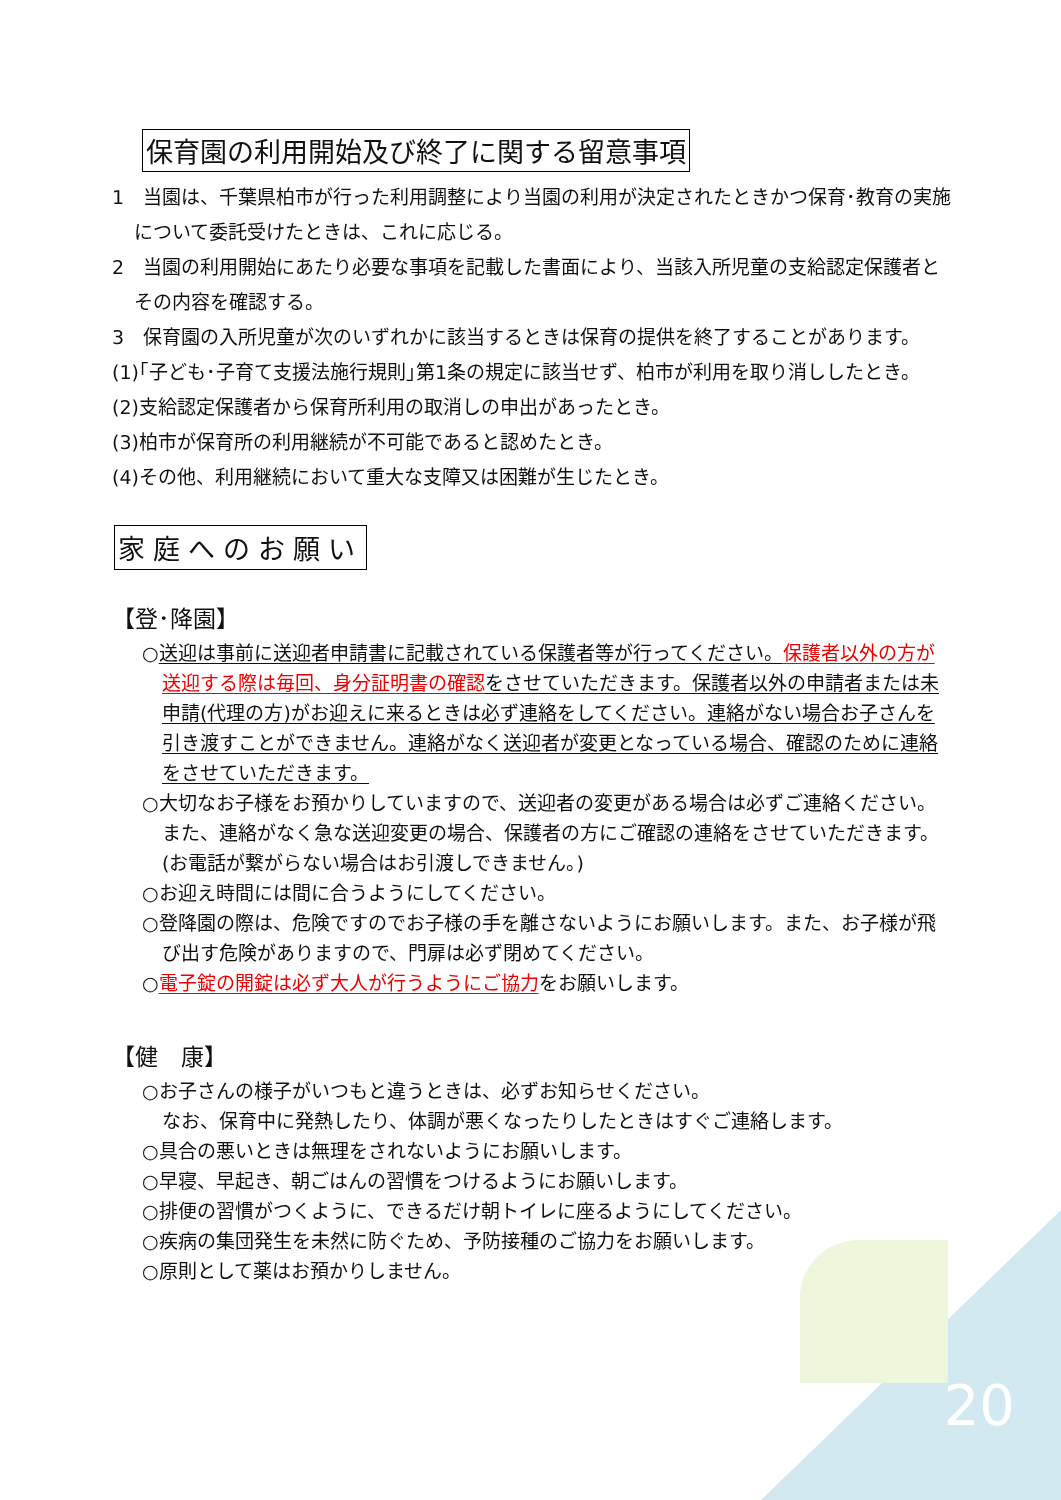保育園の利用開始及び終了に関する留意事項
1　当園は、千葉県柏市が行った利用調整により当園の利用が決定されたときかつ保育･教育の実施について委託受けたときは、これに応じる。
2　当園の利用開始にあたり必要な事項を記載した書面により、当該入所児童の支給認定保護者とその内容を確認する。
3　保育園の入所児童が次のいずれかに該当するときは保育の提供を終了することがあります。
(1)｢子ども･子育て支援法施行規則｣第1条の規定に該当せず、柏市が利用を取り消ししたとき。
(2)支給認定保護者から保育所利用の取消しの申出があったとき。
(3)柏市が保育所の利用継続が不可能であると認めたとき。
(4)その他、利用継続において重大な支障又は困難が生じたとき。
家庭へのお願い
【登･降園】
○送迎は事前に送迎者申請書に記載されている保護者等が行ってください。保護者以外の方が送迎する際は毎回、身分証明書の確認 をさせていただきます。保護者以外の申請者または未申請(代理の方)がお迎えに来るときは必ず連絡をしてください。連絡がない場合お子さんを引き渡すことができません。連絡がなく送迎者が変更となっている場合、確認のために連絡をさせていただきます。
○大切なお子様をお預かりしていますので、送迎者の変更がある場合は必ずご連絡ください。また、連絡がなく急な送迎変更の場合、保護者の方にご確認の連絡をさせていただきます。(お電話が繋がらない場合はお引渡しできません。)
○お迎え時間には間に合うようにしてください。
○登降園の際は、危険ですのでお子様の手を離さないようにお願いします。また、お子様が飛び出す危険がありますので、門扉は必ず閉めてください。
○電子錠の開錠は必ず大人が行うようにご協力をお願いします。
【健　康】
○お子さんの様子がいつもと違うときは、必ずお知らせください。
なお、保育中に発熱したり、体調が悪くなったりしたときはすぐご連絡します。
○具合の悪いときは無理をされないようにお願いします。
○早寝、早起き、朝ごはんの習慣をつけるようにお願いします。
○排便の習慣がつくように、できるだけ朝トイレに座るようにしてください。
○疾病の集団発生を未然に防ぐため、予防接種のご協力をお願いします。
○原則として薬はお預かりしません。
20